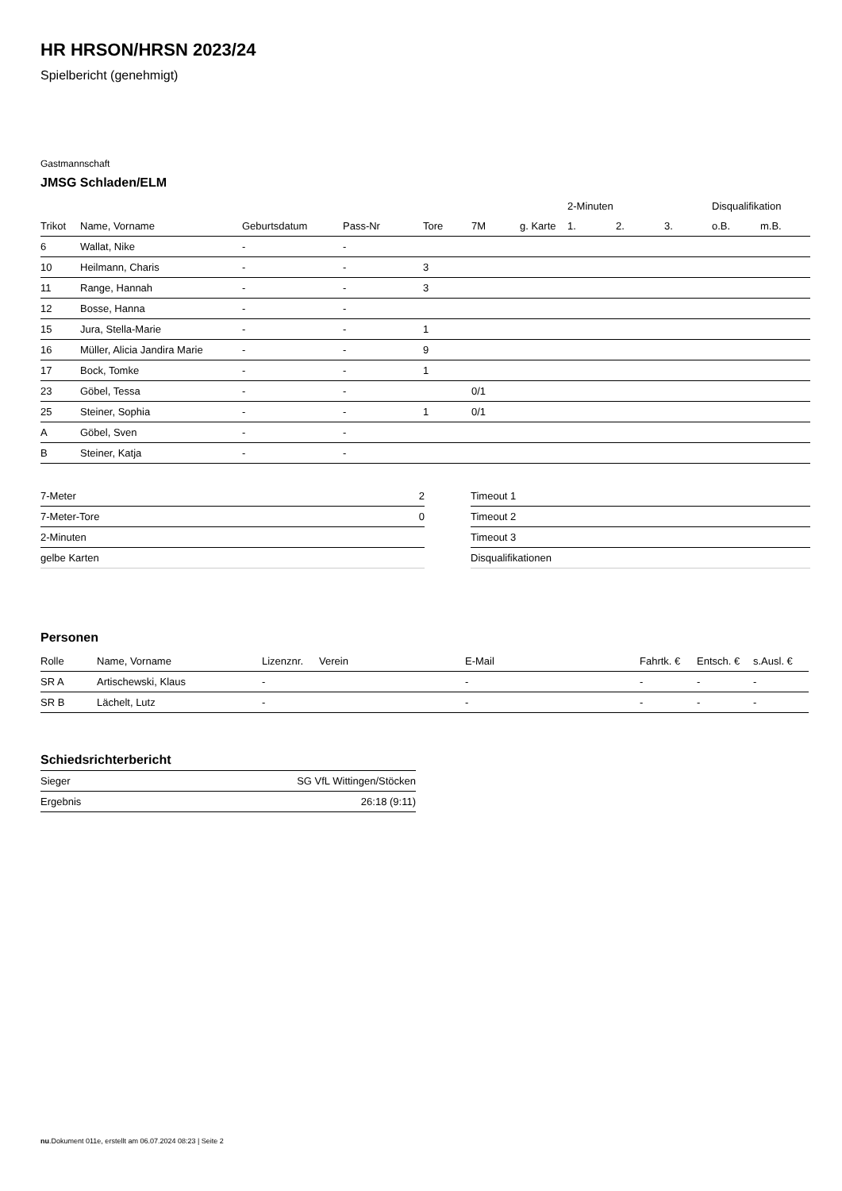HR HRSON/HRSN 2023/24
Spielbericht (genehmigt)
Gastmannschaft
JMSG Schladen/ELM
| | | | | | | | 2-Minuten | | | Disqualifikation | |
| --- | --- | --- | --- | --- | --- | --- | --- | --- | --- | --- | --- |
| Trikot | Name, Vorname | Geburtsdatum | Pass-Nr | Tore | 7M | g. Karte | 1. | 2. | 3. | o.B. | m.B. |
| 6 | Wallat, Nike | - | - | | | | | | | | |
| 10 | Heilmann, Charis | - | - | 3 | | | | | | | |
| 11 | Range, Hannah | - | - | 3 | | | | | | | |
| 12 | Bosse, Hanna | - | - | | | | | | | | |
| 15 | Jura, Stella-Marie | - | - | 1 | | | | | | | |
| 16 | Müller, Alicia Jandira Marie | - | - | 9 | | | | | | | |
| 17 | Bock, Tomke | - | - | 1 | | | | | | | |
| 23 | Göbel, Tessa | - | - | | 0/1 | | | | | | |
| 25 | Steiner, Sophia | - | - | 1 | 0/1 | | | | | | |
| A | Göbel, Sven | - | - | | | | | | | | |
| B | Steiner, Katja | - | - | | | | | | | | |
| 7-Meter | 2 |
| 7-Meter-Tore | 0 |
| 2-Minuten | |
| gelbe Karten | |
| Timeout 1 |
| Timeout 2 |
| Timeout 3 |
| Disqualifikationen |
Personen
| Rolle | Name, Vorname | Lizenznr. | Verein | E-Mail | Fahrtk. € | Entsch. € | s.Ausl. € |
| --- | --- | --- | --- | --- | --- | --- | --- |
| SR A | Artischewski, Klaus | - | | - | - | - | - |
| SR B | Lächelt, Lutz | - | | - | - | - | - |
Schiedsrichterbericht
| Sieger | SG VfL Wittingen/Stöcken |
| Ergebnis | 26:18 (9:11) |
nu.Dokument 011e, erstellt am 06.07.2024 08:23 | Seite 2